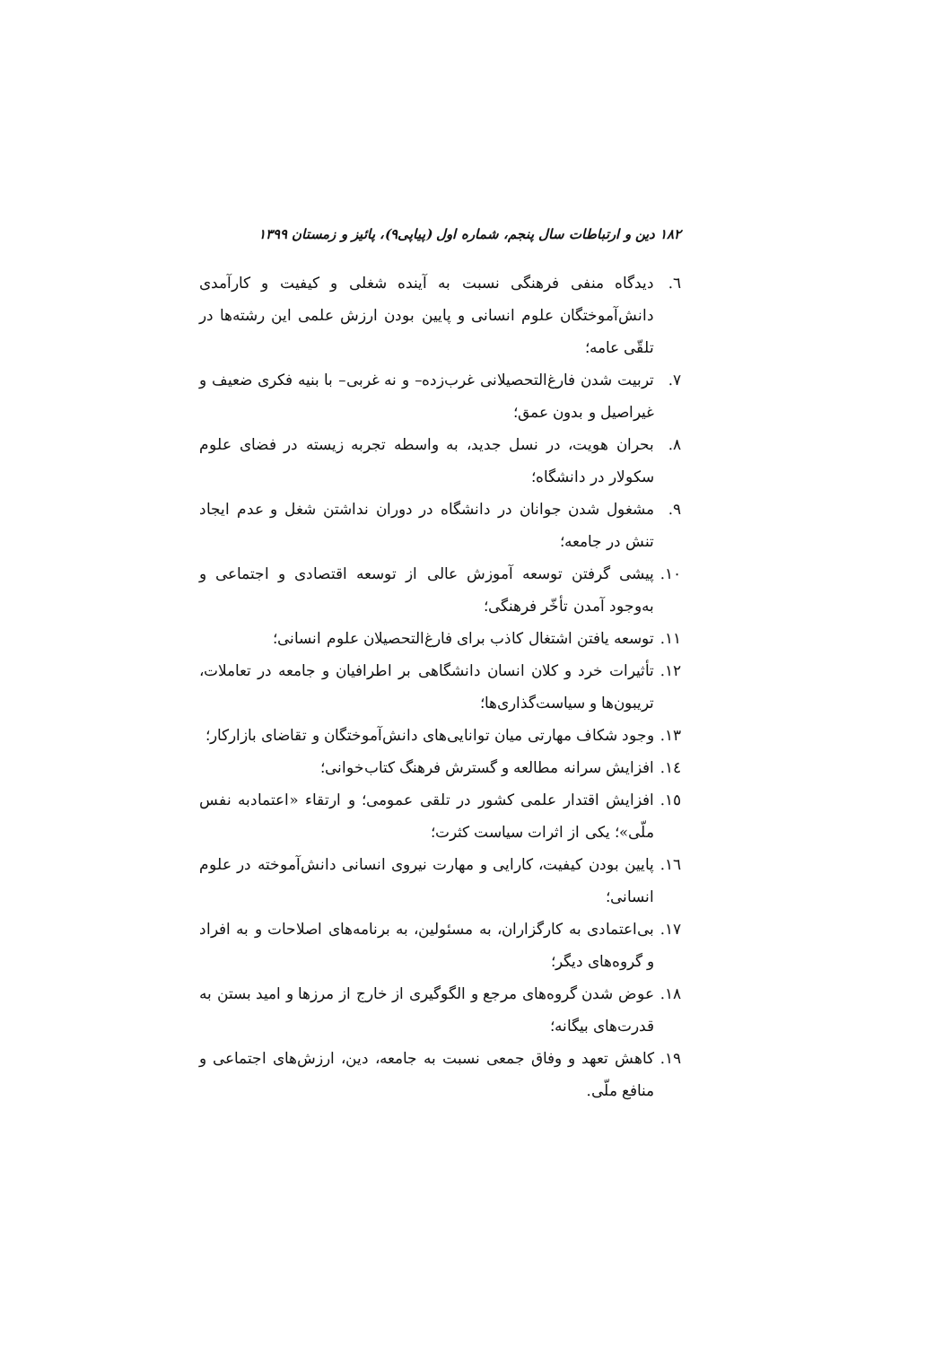۱۸۲ دین و ارتباطات سال پنجم، شماره اول (پیاپی۹)، پائیز و زمستان ۱۳۹۹
٦. دیدگاه منفی فرهنگی نسبت به آینده شغلی و کیفیت و کارآمدی دانش‌آموختگان علوم انسانی و پایین بودن ارزش علمی این رشته‌ها در تلقّی عامه؛
٧. تربیت شدن فارغ‌التحصیلانی غرب‌زده– و نه غربی– با بنیه فکری ضعیف و غیراصیل و بدون عمق؛
٨. بحران هویت، در نسل جدید، به واسطه تجربه زیسته در فضای علوم سکولار در دانشگاه؛
٩. مشغول شدن جوانان در دانشگاه در دوران نداشتن شغل و عدم ایجاد تنش در جامعه؛
١٠. پیشی گرفتن توسعه آموزش عالی از توسعه اقتصادی و اجتماعی و به‌وجود آمدن تأخّر فرهنگی؛
١١. توسعه یافتن اشتغال کاذب برای فارغ‌التحصیلان علوم انسانی؛
١٢. تأثیرات خرد و کلان انسان دانشگاهی بر اطرافیان و جامعه در تعاملات، تریبون‌ها و سیاست‌گذاری‌ها؛
١٣. وجود شکاف مهارتی میان توانایی‌های دانش‌آموختگان و تقاضای بازارکار؛
١٤. افزایش سرانه مطالعه و گسترش فرهنگ کتاب‌خوانی؛
١٥. افزایش اقتدار علمی کشور در تلقی عمومی؛ و ارتقاء «اعتمادبه نفس ملّی»؛ یکی از اثرات سیاست کثرت؛
١٦. پایین بودن کیفیت، کارایی و مهارت نیروی انسانی دانش‌آموخته در علوم انسانی؛
١٧. بی‌اعتمادی به کارگزاران، به مسئولین، به برنامه‌های اصلاحات و به افراد و گروه‌های دیگر؛
١٨. عوض شدن گروه‌های مرجع و الگوگیری از خارج از مرزها و امید بستن به قدرت‌های بیگانه؛
١٩. کاهش تعهد و وفاق جمعی نسبت به جامعه، دین، ارزش‌های اجتماعی و منافع ملّی.